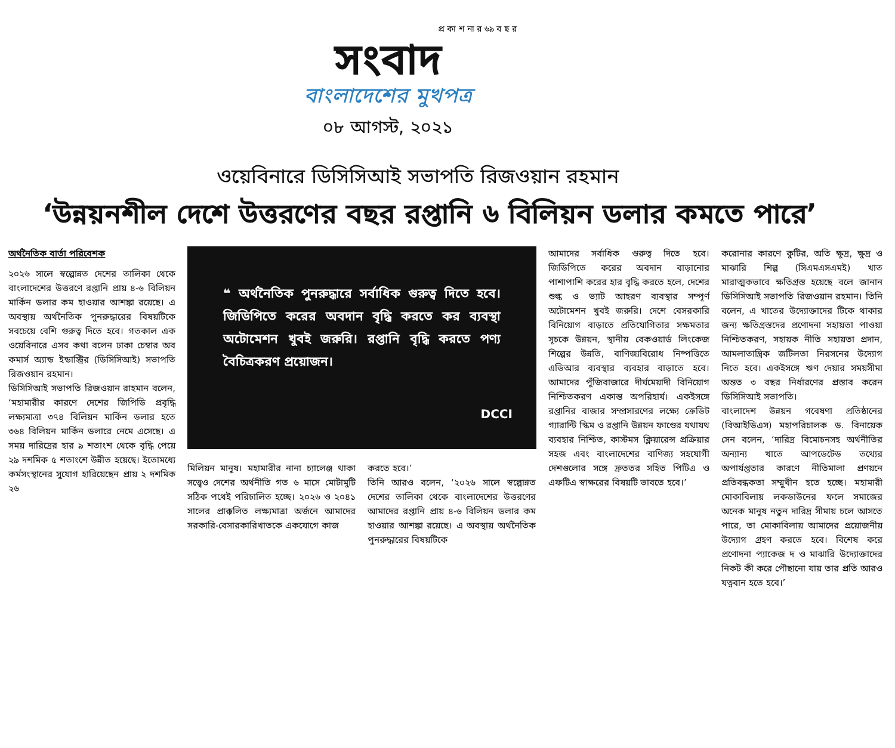প্র কা শ না র ৬৯ ব ছ র
সংবাদ
বাংলাদেশের মুখপত্র
০৮ আগস্ট, ২০২১
ওয়েবিনারে ডিসিসিআই সভাপতি রিজওয়ান রহমান
‘উন্নয়নশীল দেশে উত্তরণের বছর রপ্তানি ৬ বিলিয়ন ডলার কমতে পারে’
অর্থনৈতিক বার্তা পরিবেশক
২০২৬ সালে স্বল্পোন্নত দেশের তালিকা থেকে বাংলাদেশের উত্তরণে রপ্তানি প্রায় ৪-৬ বিলিয়ন মার্কিন ডলার কম হাওয়ার আশঙ্কা রয়েছে। এ অবস্থায় অর্থনৈতিক পুনরুদ্ধারের বিষয়টিকে সবচেয়ে বেশি গুরুত্ব দিতে হবে। গতকাল এক ওয়েবিনারে এসব কথা বলেন ঢাকা চেম্বার অব কমার্স অ্যান্ড ইন্ডাস্ট্রির (ডিসিসিআই) সভাপতি রিজওয়ান রহমান।
ডিসিসিআই সভাপতি রিজওয়ান রাহমান বলেন, ‘মহামারীর কারণে দেশের জিপিডি প্রবৃদ্ধি লক্ষ্যমাত্রা ৩৭৪ বিলিয়ন মার্কিন ডলার হতে ৩৬৪ বিলিয়ন মার্কিন ডলারে নেমে এসেছে। এ সময় দারিদ্রের হার ৯ শতাংশ থেকে বৃদ্ধি পেয়ে ২৯ দশমিক ৫ শতাংশে উন্নীত হয়েছে। ইতোমধ্যে কর্মসংস্থানের সুযোগ হারিয়েছেন প্রায় ২ দশমিক ২৬
❝ অর্থনৈতিক পুনরুদ্ধারে সর্বাধিক গুরুত্ব দিতে হবে। জিডিপিতে করের অবদান বৃদ্ধি করতে কর ব্যবস্থা অটোমেশন খুবই জরুরি। রপ্তানি বৃদ্ধি করতে পণ্য বৈচিত্রকরণ প্রয়োজন।
DCCI
মিলিয়ন মানুষ। মহামারীর নানা চ্যালেঞ্জ থাকা সত্ত্বেও দেশের অর্থনীতি গত ৬ মাসে মোটামুটি সঠিক পথেই পরিচালিত হচ্ছে। ২০২৬ ও ২০৪১ সালের প্রাক্কলিত লক্ষ্যমাত্রা অর্জনে আমাদের সরকারি-বেসারকারিখাতকে একযোগে কাজ
করতে হবে।’
তিনি আরও বলেন, ‘২০২৬ সালে স্বল্পোন্নত দেশের তালিকা থেকে বাংলাদেশের উত্তরণের আমাদের রপ্তানি প্রায় ৪-৬ বিলিয়ন ডলার কম হাওয়ার আশঙ্কা রয়েছে। এ অবস্থায় অর্থনৈতিক পুনরুদ্ধারের বিষয়টিকে
আমাদের সর্বাধিক গুরুত্ব দিতে হবে। জিডিপিতে করের অবদান বাড়ানোর পাশাপাশি করের হার বৃদ্ধি করতে হলে, দেশের শুল্ক ও ভ্যাট আহরণ ব্যবস্থার সম্পূর্ণ অটোমেশন খুবই জরুরি। দেশে বেসরকারি বিনিয়োগ বাড়াতে প্রতিযোগিতার সক্ষমতার সূচকে উন্নয়ন, স্থানীয় বেকওয়ার্ড লিংকেজ শিল্পের উন্নতি, বাণিজ্যবিরোধ নিষ্পত্তিতে এডিআর ব্যবস্থার ব্যবহার বাড়াতে হবে। আমাদের পুঁজিবাজারে দীর্ঘমেয়াদী বিনিয়োগ নিশ্চিতকরণ একান্ত অপরিহার্য। একইসঙ্গে রপ্তানির বাজার সম্প্রসারণের লক্ষ্যে ক্রেডিট গ্যারান্টি স্কিম ও রপ্তানি উন্নয়ন ফাণ্ডের যথাযথ ব্যবহার নিশ্চিত, কাস্টমস ক্লিয়ারেন্স প্রক্রিয়ার সহজ এবং বাংলাদেশের বাণিজ্য সহযোগী দেশগুলোর সঙ্গে দ্রুততর সহিত পিটিএ ও এফটিএ স্বাক্ষরের বিষয়টি ভাবতে হবে।’
করোনার কারণে কুটির, অতি ক্ষুদ্র, ক্ষুদ্র ও মাঝারি শিল্প (সিএমএসএমই) খাত মারাত্মকভাবে ক্ষতিগ্রস্ত হয়েছে বলে জানান ডিসিসিআই সভাপতি রিজওয়ান রহমান। তিনি বলেন, এ খাতের উদ্যোক্তাদের টিকে থাকার জন্য ক্ষতিগ্রস্তদের প্রণোদনা সহায়তা পাওয়া নিশ্চিতকরণ, সহায়ক নীতি সহায়তা প্রদান, আমলাতান্ত্রিক জটিলতা নিরসনের উদ্যোগ নিতে হবে। একইসঙ্গে ঋণ দেয়ার সময়সীমা অন্তত ৩ বছর নির্ধারণের প্রস্তাব করেন ডিসিসিআই সভাপতি।
বাংলাদেশ উন্নয়ন গবেষণা প্রতিষ্ঠানের (বিআইডিএস) মহাপরিচালক ড. বিনায়েক সেন বলেন, ‘দারিদ্র বিমোচনসহ অর্থনীতির অন্যান্য খাতে আপডেটেড তথ্যের অপার্যপ্ততার কারণে নীতিমালা প্রণয়নে প্রতিবন্ধকতা সম্মুখীন হতে হচ্ছে। মহামারী মোকাবিলায় লকডাউনের ফলে সমাজের অনেক মানুষ নতুন দারিদ্র সীমায় চলে আসতে পারে, তা মোকাবিলায় আমাদের প্রয়োজনীয় উদ্যোগ গ্রহণ করতে হবে। বিশেষ করে প্রণোদনা প্যাকেজ দ ও মাঝারি উদ্যোক্তাদের নিকট কী করে পৌছানো যায় তার প্রতি আরও যত্নবান হতে হবে।’